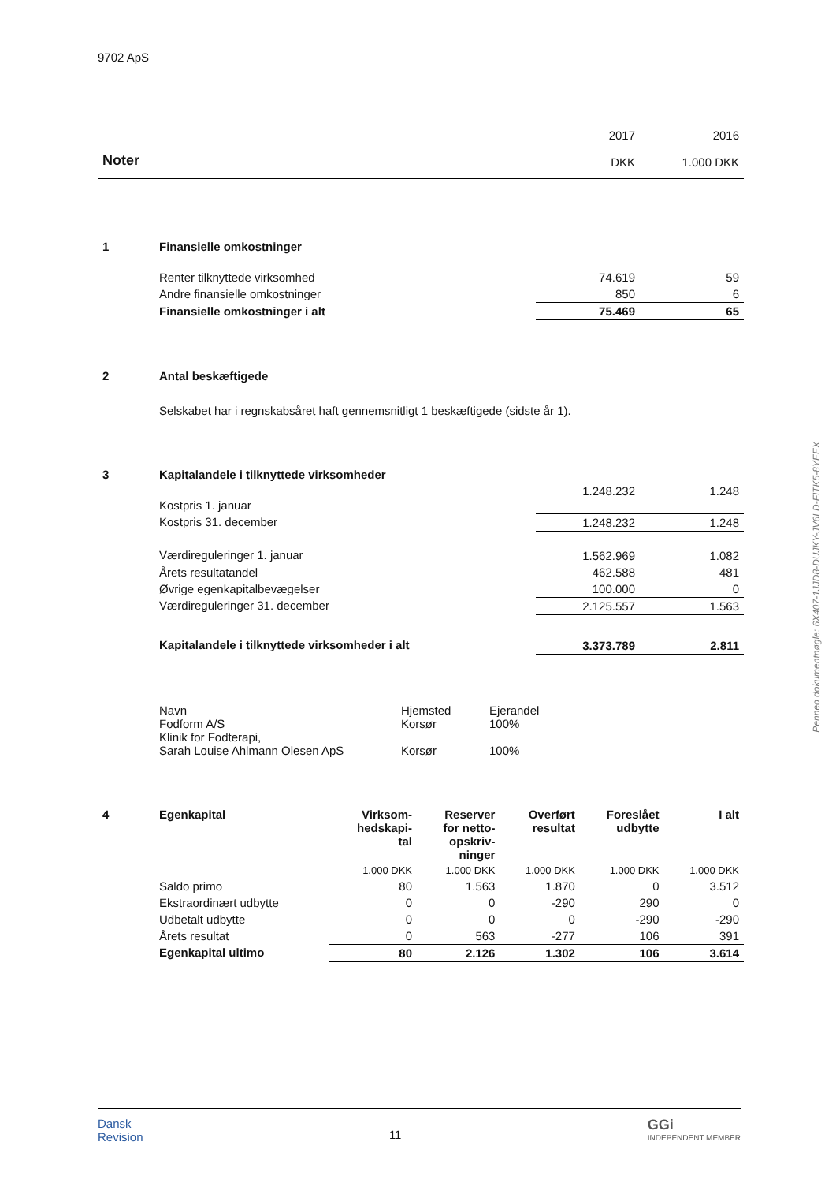9702 ApS
| Noter | 2017 DKK | 2016 1.000 DKK |
| 1 | Finansielle omkostninger | | |
| | Renter tilknyttede virksomhed | 74.619 | 59 |
| | Andre finansielle omkostninger | 850 | 6 |
| | Finansielle omkostninger i alt | 75.469 | 65 |
| 2 | Antal beskæftigede |
| | Selskabet har i regnskabsåret haft gennemsnitligt 1 beskæftigede (sidste år 1). |
| 3 | Kapitalandele i tilknyttede virksomheder | | |
| | Kostpris 1. januar | 1.248.232 | 1.248 |
| | Kostpris 31. december | 1.248.232 | 1.248 |
| | Værdireguleringer 1. januar | 1.562.969 | 1.082 |
| | Årets resultatandel | 462.588 | 481 |
| | Øvrige egenkapitalbevægelser | 100.000 | 0 |
| | Værdireguleringer 31. december | 2.125.557 | 1.563 |
| | Kapitalandele i tilknyttede virksomheder i alt | 3.373.789 | 2.811 |
| | Navn Fodform A/S Klinik for Fodterapi, Sarah Louise Ahlmann Olesen ApS | Hjemsted Korsør Korsør | Ejerandel 100% 100% |
| 4 | Egenkapital | Virksom- hedskapi- tal | Reserver for netto- opskriv- ninger | Overført resultat | Foreslået udbytte | I alt |
| | | 1.000 DKK | 1.000 DKK | 1.000 DKK | 1.000 DKK | 1.000 DKK |
| | Saldo primo | 80 | 1.563 | 1.870 | 0 | 3.512 |
| | Ekstraordinært udbytte | 0 | 0 | -290 | 290 | 0 |
| | Udbetalt udbytte | 0 | 0 | 0 | -290 | -290 |
| | Årets resultat | 0 | 563 | -277 | 106 | 391 |
| | Egenkapital ultimo | 80 | 2.126 | 1.302 | 106 | 3.614 |
Penneo dokumentnøgle: 6X407-1JJD8-DUJKY-JV6LD-FITK5-8YEEX
Dansk
Revision 11 GGi
INDEPENDENT MEMBER